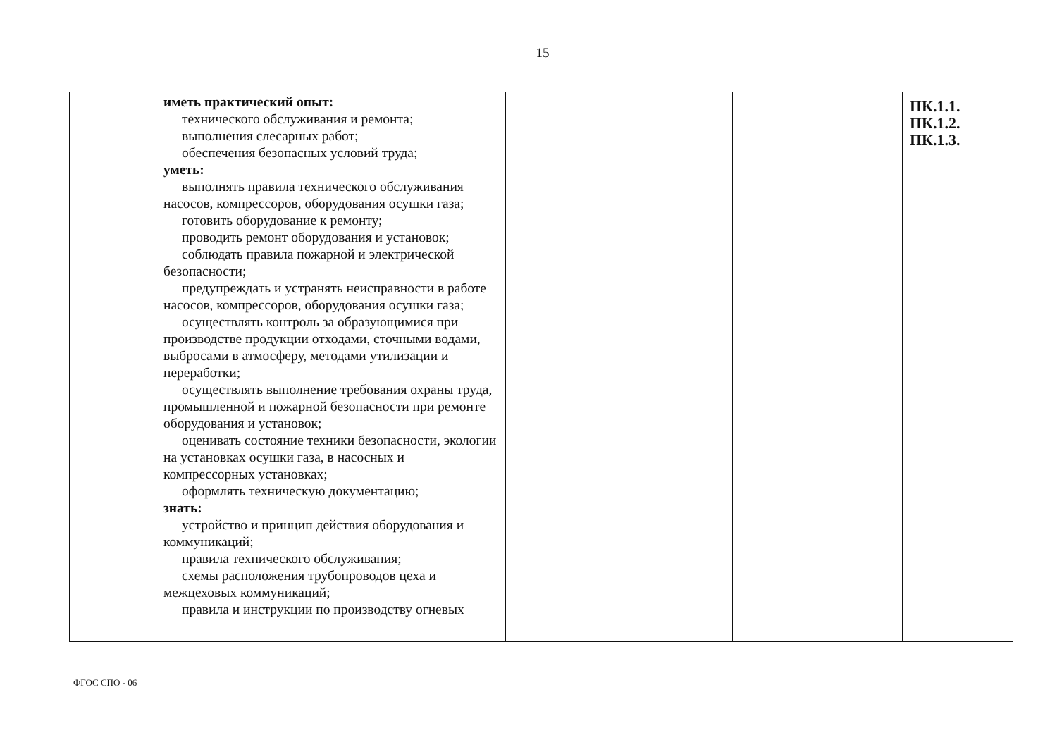15
| | иметь практический опыт: технического обслуживания и ремонта; выполнения слесарных работ; обеспечения безопасных условий труда; уметь: выполнять правила технического обслуживания насосов, компрессоров, оборудования осушки газа; готовить оборудование к ремонту; проводить ремонт оборудования и установок; соблюдать правила пожарной и электрической безопасности; предупреждать и устранять неисправности в работе насосов, компрессоров, оборудования осушки газа; осуществлять контроль за образующимися при производстве продукции отходами, сточными водами, выбросами в атмосферу, методами утилизации и переработки; осуществлять выполнение требования охраны труда, промышленной и пожарной безопасности при ремонте оборудования и установок; оценивать состояние техники безопасности, экологии на установках осушки газа, в насосных и компрессорных установках; оформлять техническую документацию; знать: устройство и принцип действия оборудования и коммуникаций; правила технического обслуживания; схемы расположения трубопроводов цеха и межцеховых коммуникаций; правила и инструкции по производству огневых | | | | ПК.1.1. ПК.1.2. ПК.1.3. |
ФГОС СПО - 06